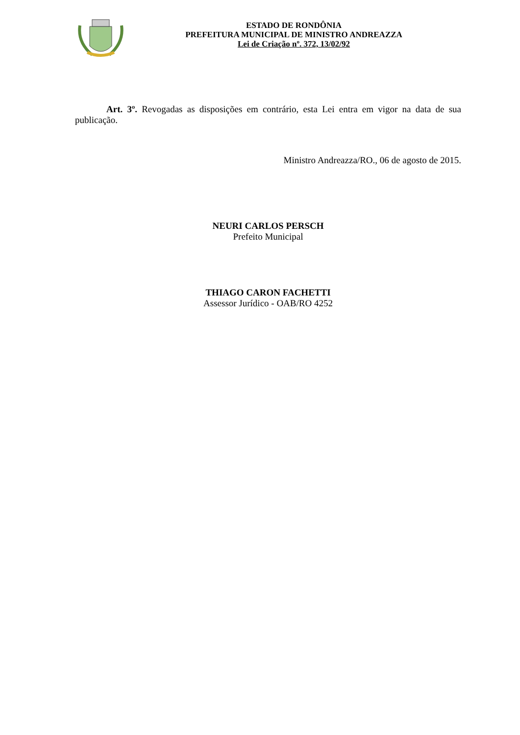ESTADO DE RONDÔNIA
PREFEITURA MUNICIPAL DE MINISTRO ANDREAZZA
Lei de Criação nº. 372, 13/02/92
Art. 3º. Revogadas as disposições em contrário, esta Lei entra em vigor na data de sua publicação.
Ministro Andreazza/RO., 06 de agosto de 2015.
NEURI CARLOS PERSCH
Prefeito Municipal
THIAGO CARON FACHETTI
Assessor Jurídico - OAB/RO 4252